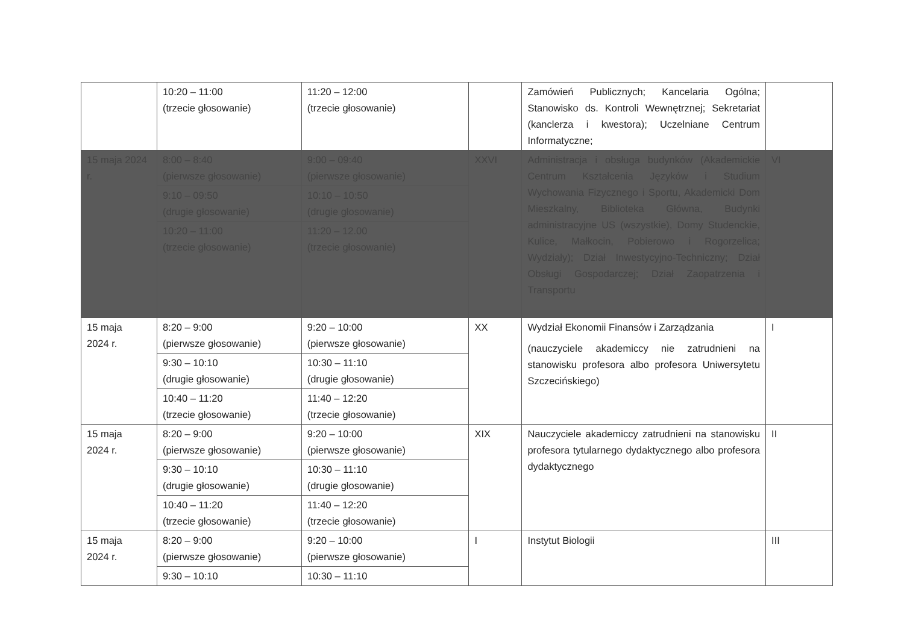| | 10:20 – 11:00 (trzecie głosowanie) | 11:20 – 12:00 (trzecie głosowanie) | | Zamówień Publicznych; Kancelaria Ogólna; Stanowisko ds. Kontroli Wewnętrznej; Sekretariat (kanclerza i kwestora); Uczelniane Centrum Informatyczne; | |
| 15 maja 2024 r. | 8:00 – 8:40 (pierwsze głosowanie) | 9:00 – 09:40 (pierwsze głosowanie) | XXVI | Administracja i obsługa budynków (Akademickie Centrum Kształcenia Języków i Studium Wychowania Fizycznego i Sportu, Akademicki Dom Mieszkalny, Biblioteka Główna, Budynki administracyjne US (wszystkie), Domy Studenckie, Kulice, Małkocin, Pobierowo i Rogorzelica; Wydziały); Dział Inwestycyjno-Techniczny; Dział Obsługi Gospodarczej; Dział Zaopatrzenia i Transportu | VI |
| | 9:10 – 09:50 (drugie głosowanie) | 10:10 – 10:50 (drugie głosowanie) | | | |
| | 10:20 – 11:00 (trzecie głosowanie) | 11:20 – 12.00 (trzecie głosowanie) | | | |
| 15 maja 2024 r. | 8:20 – 9:00 (pierwsze głosowanie) | 9:20 – 10:00 (pierwsze głosowanie) | XX | Wydział Ekonomii Finansów i Zarządzania (nauczyciele akademiccy nie zatrudnieni na stanowisku profesora albo profesora Uniwersytetu Szczecińskiego) | I |
| | 9:30 – 10:10 (drugie głosowanie) | 10:30 – 11:10 (drugie głosowanie) | | | |
| | 10:40 – 11:20 (trzecie głosowanie) | 11:40 – 12:20 (trzecie głosowanie) | | | |
| 15 maja 2024 r. | 8:20 – 9:00 (pierwsze głosowanie) | 9:20 – 10:00 (pierwsze głosowanie) | XIX | Nauczyciele akademiccy zatrudnieni na stanowisku profesora tytularnego dydaktycznego albo profesora dydaktycznego | II |
| | 9:30 – 10:10 (drugie głosowanie) | 10:30 – 11:10 (drugie głosowanie) | | | |
| | 10:40 – 11:20 (trzecie głosowanie) | 11:40 – 12:20 (trzecie głosowanie) | | | |
| 15 maja 2024 r. | 8:20 – 9:00 (pierwsze głosowanie) | 9:20 – 10:00 (pierwsze głosowanie) | I | Instytut Biologii | III |
| | 9:30 – 10:10 | 10:30 – 11:10 | | | |